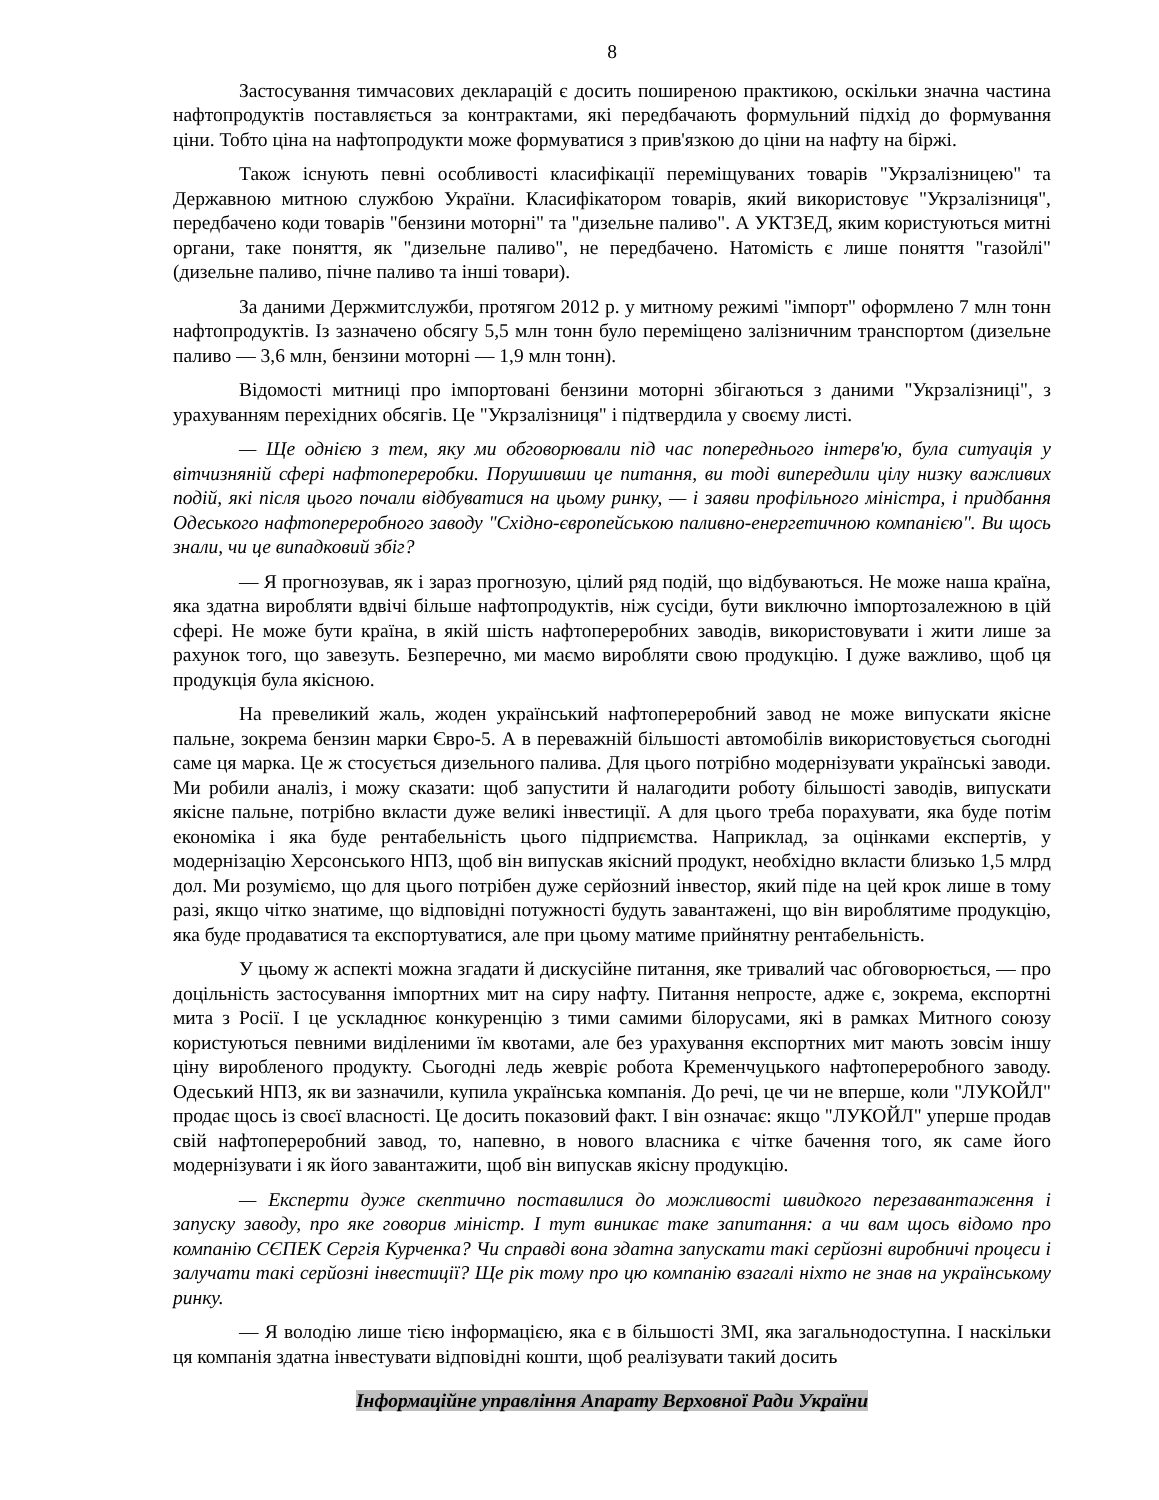8
Застосування тимчасових декларацій є досить поширеною практикою, оскільки значна частина нафтопродуктів поставляється за контрактами, які передбачають формульний підхід до формування ціни. Тобто ціна на нафтопродукти може формуватися з прив'язкою до ціни на нафту на біржі.
Також існують певні особливості класифікації переміщуваних товарів "Укрзалізницею" та Державною митною службою України. Класифікатором товарів, який використовує "Укрзалізниця", передбачено коди товарів "бензини моторні" та "дизельне паливо". А УКТЗЕД, яким користуються митні органи, таке поняття, як "дизельне паливо", не передбачено. Натомість є лише поняття "газойлі" (дизельне паливо, пічне паливо та інші товари).
За даними Держмитслужби, протягом 2012 р. у митному режимі "імпорт" оформлено 7 млн тонн нафтопродуктів. Із зазначено обсягу 5,5 млн тонн було переміщено залізничним транспортом (дизельне паливо — 3,6 млн, бензини моторні — 1,9 млн тонн).
Відомості митниці про імпортовані бензини моторні збігаються з даними "Укрзалізниці", з урахуванням перехідних обсягів. Це "Укрзалізниця" і підтвердила у своєму листі.
— Ще однією з тем, яку ми обговорювали під час попереднього інтерв'ю, була ситуація у вітчизняній сфері нафтопереробки. Порушивши це питання, ви тоді випередили цілу низку важливих подій, які після цього почали відбуватися на цьому ринку, — і заяви профільного міністра, і придбання Одеського нафтопереробного заводу "Східно-європейською паливно-енергетичною компанією". Ви щось знали, чи це випадковий збіг?
— Я прогнозував, як і зараз прогнозую, цілий ряд подій, що відбуваються. Не може наша країна, яка здатна виробляти вдвічі більше нафтопродуктів, ніж сусіди, бути виключно імпортозалежною в цій сфері. Не може бути країна, в якій шість нафтопереробних заводів, використовувати і жити лише за рахунок того, що завезуть. Безперечно, ми маємо виробляти свою продукцію. І дуже важливо, щоб ця продукція була якісною.
На превеликий жаль, жоден український нафтопереробний завод не може випускати якісне пальне, зокрема бензин марки Євро-5. А в переважній більшості автомобілів використовується сьогодні саме ця марка. Це ж стосується дизельного палива. Для цього потрібно модернізувати українські заводи. Ми робили аналіз, і можу сказати: щоб запустити й налагодити роботу більшості заводів, випускати якісне пальне, потрібно вкласти дуже великі інвестиції. А для цього треба порахувати, яка буде потім економіка і яка буде рентабельність цього підприємства. Наприклад, за оцінками експертів, у модернізацію Херсонського НПЗ, щоб він випускав якісний продукт, необхідно вкласти близько 1,5 млрд дол. Ми розуміємо, що для цього потрібен дуже серйозний інвестор, який піде на цей крок лише в тому разі, якщо чітко знатиме, що відповідні потужності будуть завантажені, що він вироблятиме продукцію, яка буде продаватися та експортуватися, але при цьому матиме прийнятну рентабельність.
У цьому ж аспекті можна згадати й дискусійне питання, яке тривалий час обговорюється, — про доцільність застосування імпортних мит на сиру нафту. Питання непросте, адже є, зокрема, експортні мита з Росії. І це ускладнює конкуренцію з тими самими білорусами, які в рамках Митного союзу користуються певними виділеними їм квотами, але без урахування експортних мит мають зовсім іншу ціну виробленого продукту. Сьогодні ледь жевріє робота Кременчуцького нафтопереробного заводу. Одеський НПЗ, як ви зазначили, купила українська компанія. До речі, це чи не вперше, коли "ЛУКОЙЛ" продає щось із своєї власності. Це досить показовий факт. І він означає: якщо "ЛУКОЙЛ" уперше продав свій нафтопереробний завод, то, напевно, в нового власника є чітке бачення того, як саме його модернізувати і як його завантажити, щоб він випускав якісну продукцію.
— Експерти дуже скептично поставилися до можливості швидкого перезавантаження і запуску заводу, про яке говорив міністр. І тут виникає таке запитання: а чи вам щось відомо про компанію СЄПЕК Сергія Курченка? Чи справді вона здатна запускати такі серйозні виробничі процеси і залучати такі серйозні інвестиції? Ще рік тому про цю компанію взагалі ніхто не знав на українському ринку.
— Я володію лише тією інформацією, яка є в більшості ЗМІ, яка загальнодоступна. І наскільки ця компанія здатна інвестувати відповідні кошти, щоб реалізувати такий досить
Інформаційне управління Апарату Верховної Ради України